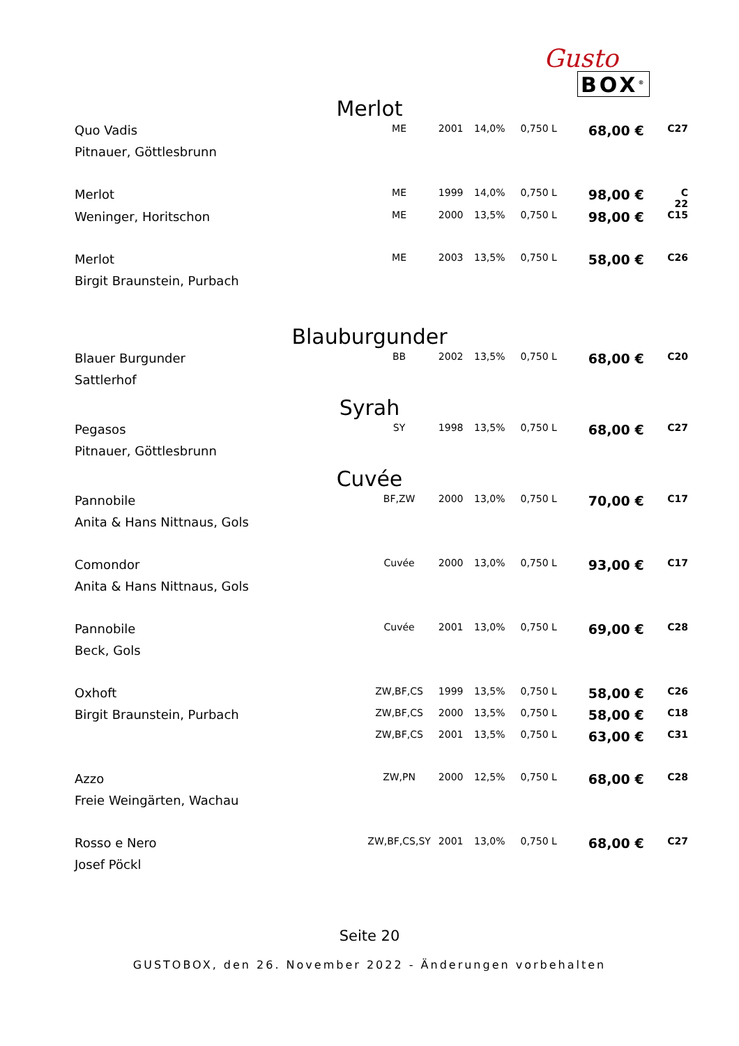Gusto
BOX<sup>®</sup>
Merlot
| Quo Vadis | ME | 2001 | 14,0% | 0,750 L | 68,00 € | C27 |
| Pitnauer, Göttlesbrunn | | | | | | |
| Merlot | ME | 1999 | 14,0% | 0,750 L | 98,00 € | C 22 |
| Weninger, Horitschon | ME | 2000 | 13,5% | 0,750 L | 98,00 € | C15 |
| Merlot | ME | 2003 | 13,5% | 0,750 L | 58,00 € | C26 |
| Birgit Braunstein, Purbach | | | | | | |
Blauburgunder
| Blauer Burgunder | BB | 2002 | 13,5% | 0,750 L | 68,00 € | C20 |
| Sattlerhof | | | | | | |
Syrah
| Pegasos | SY | 1998 | 13,5% | 0,750 L | 68,00 € | C27 |
| Pitnauer, Göttlesbrunn | | | | | | |
Cuvée
| Pannobile | BF,ZW | 2000 | 13,0% | 0,750 L | 70,00 € | C17 |
| Anita & Hans Nittnaus, Gols | | | | | | |
| Comondor | Cuvée | 2000 | 13,0% | 0,750 L | 93,00 € | C17 |
| Anita & Hans Nittnaus, Gols | | | | | | |
| Pannobile | Cuvée | 2001 | 13,0% | 0,750 L | 69,00 € | C28 |
| Beck, Gols | | | | | | |
| Oxhoft | ZW,BF,CS | 1999 | 13,5% | 0,750 L | 58,00 € | C26 |
| Birgit Braunstein, Purbach | ZW,BF,CS | 2000 | 13,5% | 0,750 L | 58,00 € | C18 |
| | ZW,BF,CS | 2001 | 13,5% | 0,750 L | 63,00 € | C31 |
| Azzo | ZW,PN | 2000 | 12,5% | 0,750 L | 68,00 € | C28 |
| Freie Weingärten, Wachau | | | | | | |
| Rosso e Nero | ZW,BF,CS,SY | 2001 | 13,0% | 0,750 L | 68,00 € | C27 |
| Josef Pöckl | | | | | | |
Seite 20
GUSTOBOX, den 26. November 2022 - Änderungen vorbehalten